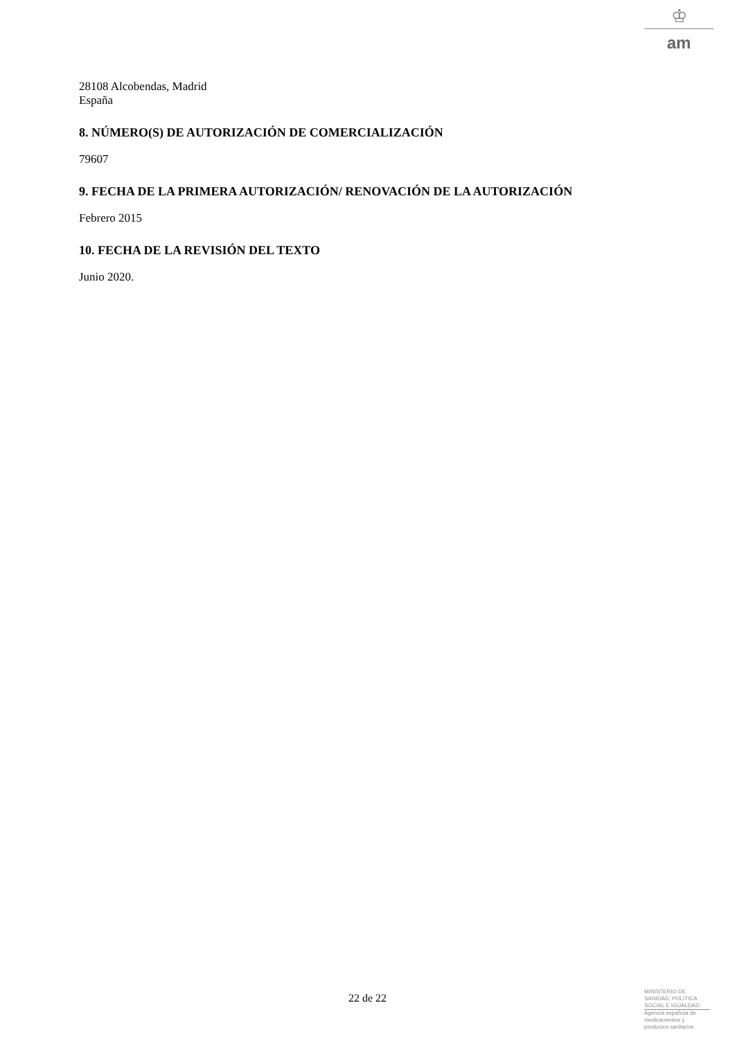♔
am
28108 Alcobendas, Madrid
España
8. NÚMERO(S) DE AUTORIZACIÓN DE COMERCIALIZACIÓN
79607
9. FECHA DE LA PRIMERA AUTORIZACIÓN/ RENOVACIÓN DE LA AUTORIZACIÓN
Febrero 2015
10. FECHA DE LA REVISIÓN DEL TEXTO
Junio 2020.
22 de 22
MINISTERIO DE
SANIDAD, POLITICA
SOCIAL E IGUALDAD
Agencia española de
medicamentos y
productos sanitarios